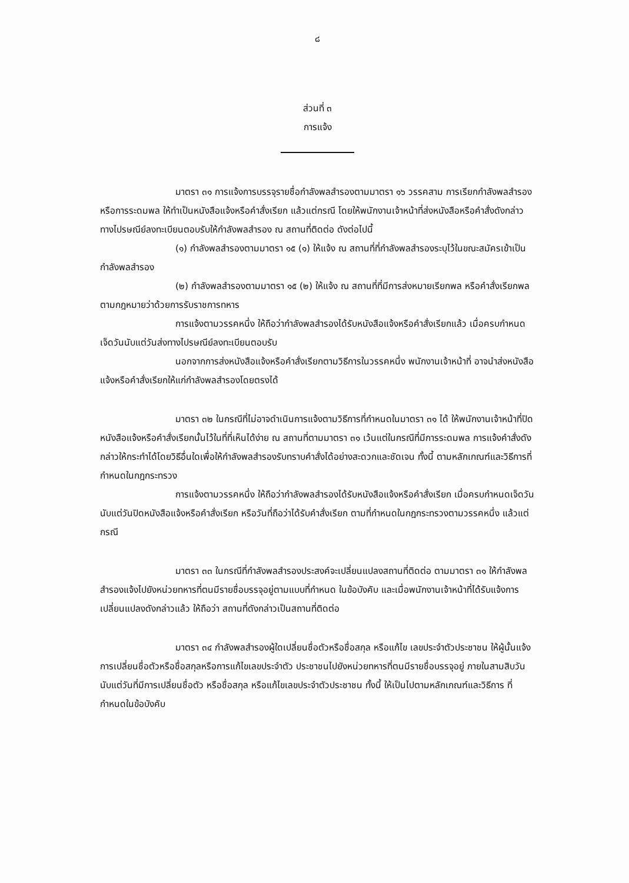๘
ส่วนที่ ๓
การแจ้ง
มาตรา ๓๑ การแจ้งการบรรจุรายชื่อกำลังพลสำรองตามมาตรา ๑๖ วรรคสาม การเรียกกำลังพลสำรอง หรือการระดมพล ให้ทำเป็นหนังสือแจ้งหรือคำสั่งเรียก แล้วแต่กรณี โดยให้พนักงานเจ้าหน้าที่ส่งหนังสือหรือคำสั่งดังกล่าวทางไปรษณีย์ลงทะเบียนตอบรับให้กำลังพลสำรอง ณ สถานที่ติดต่อ ดังต่อไปนี้
(๑) กำลังพลสำรองตามมาตรา ๑๕ (๑) ให้แจ้ง ณ สถานที่ที่กำลังพลสำรองระบุไว้ในขณะสมัครเข้าเป็นกำลังพลสำรอง
(๒) กำลังพลสำรองตามมาตรา ๑๕ (๒) ให้แจ้ง ณ สถานที่ที่มีการส่งหมายเรียกพล หรือคำสั่งเรียกพลตามกฎหมายว่าด้วยการรับราชการทหาร
การแจ้งตามวรรคหนึ่ง ให้ถือว่ากำลังพลสำรองได้รับหนังสือแจ้งหรือคำสั่งเรียกแล้ว เมื่อครบกำหนดเจ็ดวันนับแต่วันส่งทางไปรษณีย์ลงทะเบียนตอบรับ
นอกจากการส่งหนังสือแจ้งหรือคำสั่งเรียกตามวิธีการในวรรคหนึ่ง พนักงานเจ้าหน้าที่ อาจนำส่งหนังสือแจ้งหรือคำสั่งเรียกให้แก่กำลังพลสำรองโดยตรงได้
มาตรา ๓๒ ในกรณีที่ไม่อาจดำเนินการแจ้งตามวิธีการที่กำหนดในมาตรา ๓๑ ได้ ให้พนักงานเจ้าหน้าที่ปิดหนังสือแจ้งหรือคำสั่งเรียกนั้นไว้ในที่ที่เห็นได้ง่าย ณ สถานที่ตามมาตรา ๓๑ เว้นแต่ในกรณีที่มีการระดมพล การแจ้งคำสั่งดังกล่าวให้กระทำได้โดยวิธีอื่นใดเพื่อให้กำลังพลสำรองรับทราบคำสั่งได้อย่างสะดวกและชัดเจน ทั้งนี้ ตามหลักเกณฑ์และวิธีการที่กำหนดในกฎกระทรวง
การแจ้งตามวรรคหนึ่ง ให้ถือว่ากำลังพลสำรองได้รับหนังสือแจ้งหรือคำสั่งเรียก เมื่อครบกำหนดเจ็ดวันนับแต่วันปิดหนังสือแจ้งหรือคำสั่งเรียก หรือวันที่ถือว่าได้รับคำสั่งเรียก ตามที่กำหนดในกฎกระทรวงตามวรรคหนึ่ง แล้วแต่กรณี
มาตรา ๓๓ ในกรณีที่กำลังพลสำรองประสงค์จะเปลี่ยนแปลงสถานที่ติดต่อ ตามมาตรา ๓๑ ให้กำลังพลสำรองแจ้งไปยังหน่วยทหารที่ตนมีรายชื่อบรรจุอยู่ตามแบบที่กำหนด ในข้อบังคับ และเมื่อพนักงานเจ้าหน้าที่ได้รับแจ้งการเปลี่ยนแปลงดังกล่าวแล้ว ให้ถือว่า สถานที่ดังกล่าวเป็นสถานที่ติดต่อ
มาตรา ๓๔ กำลังพลสำรองผู้ใดเปลี่ยนชื่อตัวหรือชื่อสกุล หรือแก้ไข เลขประจำตัวประชาชน ให้ผู้นั้นแจ้งการเปลี่ยนชื่อตัวหรือชื่อสกุลหรือการแก้ไขเลขประจำตัว ประชาชนไปยังหน่วยทหารที่ตนมีรายชื่อบรรจุอยู่ ภายในสามสิบวันนับแต่วันที่มีการเปลี่ยนชื่อตัว หรือชื่อสกุล หรือแก้ไขเลขประจำตัวประชาชน ทั้งนี้ ให้เป็นไปตามหลักเกณฑ์และวิธีการ ที่กำหนดในข้อบังคับ